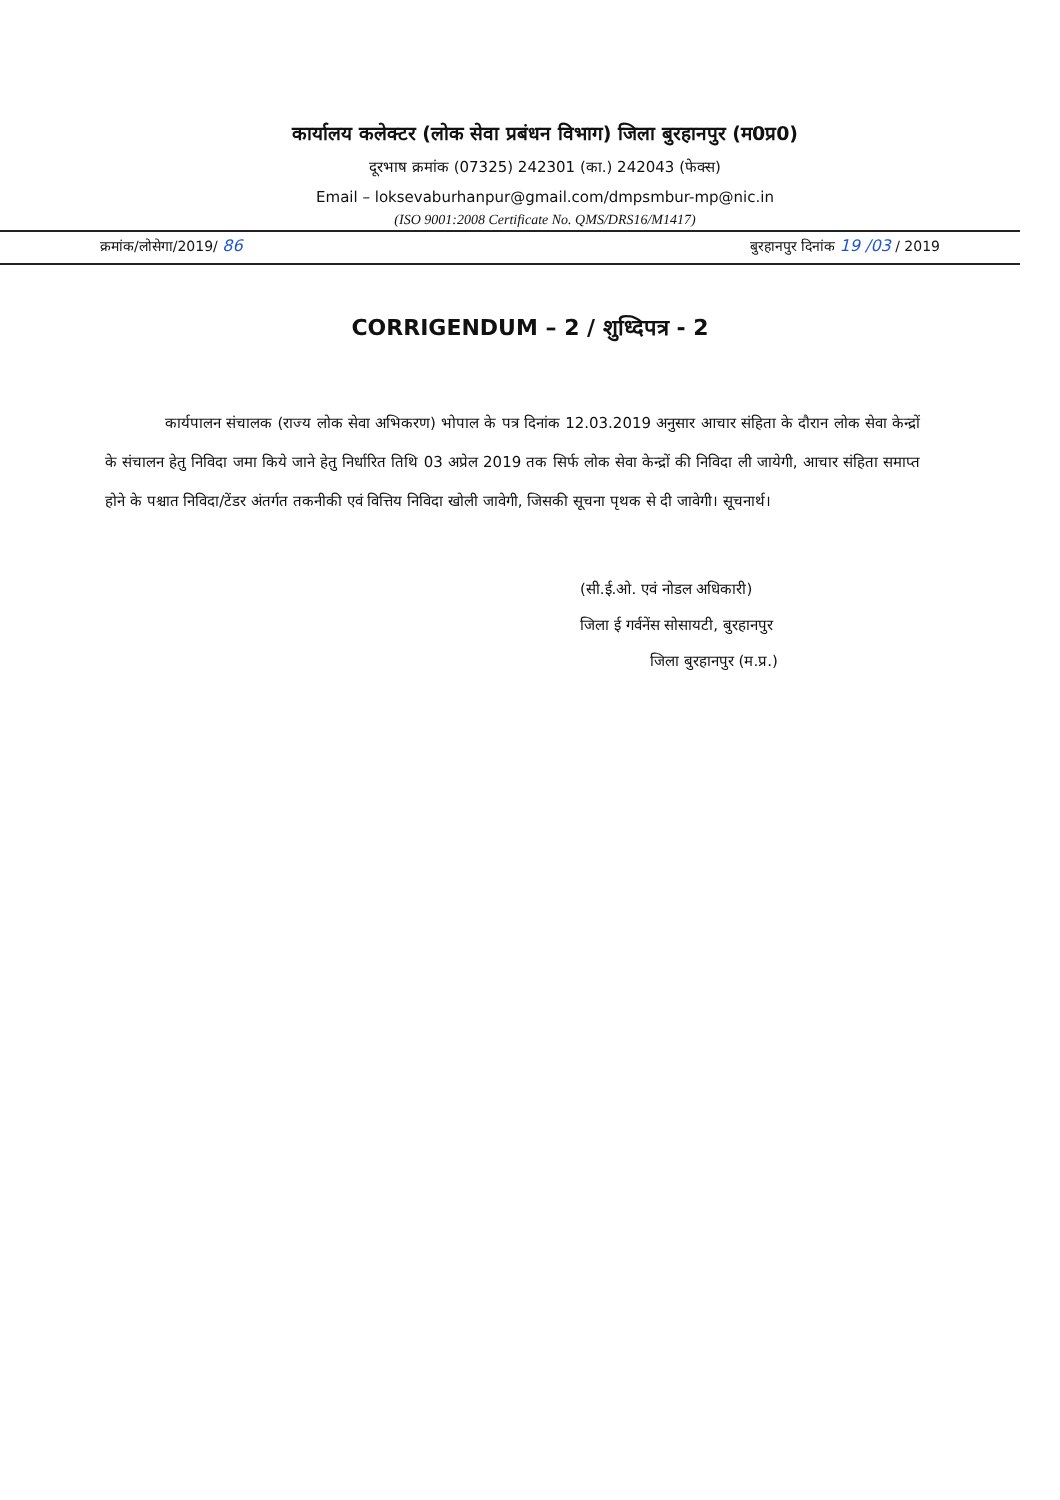कार्यालय कलेक्टर (लोक सेवा प्रबंधन विभाग) जिला बुरहानपुर (म0प्र0)
दूरभाष क्रमांक (07325) 242301 (का.) 242043 (फेक्स)
Email – loksevaburhanpur@gmail.com/dmpsmbur-mp@nic.in
(ISO 9001:2008 Certificate No. QMS/DRS16/M1417)
क्रमांक/लोसेगा/2019/ 86 बुरहानपुर दिनांक 19 /03 / 2019
CORRIGENDUM – 2 / शुध्दिपत्र - 2
कार्यपालन संचालक (राज्य लोक सेवा अभिकरण) भोपाल के पत्र दिनांक 12.03.2019 अनुसार आचार संहिता के दौरान लोक सेवा केन्द्रों के संचालन हेतु निविदा जमा किये जाने हेतु निर्धारित तिथि 03 अप्रेल 2019 तक सिर्फ लोक सेवा केन्द्रों की निविदा ली जायेगी, आचार संहिता समाप्त होने के पश्चात निविदा/टेंडर अंतर्गत तकनीकी एवं वित्तिय निविदा खोली जावेगी, जिसकी सूचना पृथक से दी जावेगी। सूचनार्थ।
(सी.ई.ओ. एवं नोडल अधिकारी)
जिला ई गर्वनेंस सोसायटी, बुरहानपुर
जिला बुरहानपुर (म.प्र.)